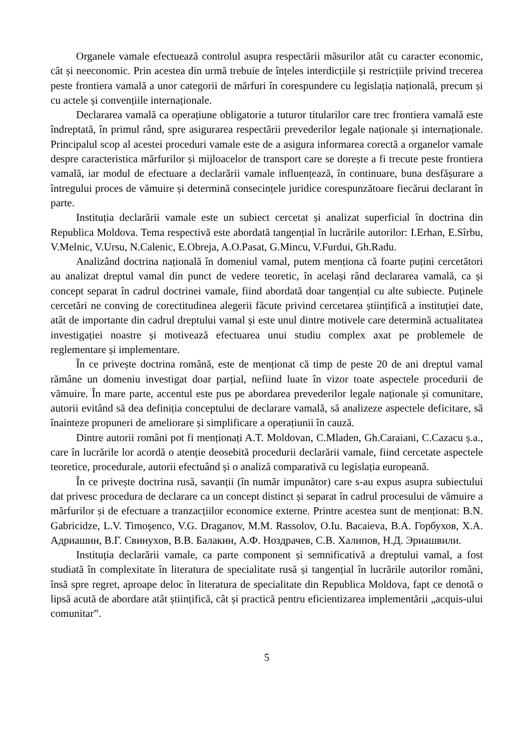Organele vamale efectuează controlul asupra respectării măsurilor atât cu caracter economic, cât și neeconomic. Prin acestea din urmă trebuie de înțeles interdicțiile și restricțiile privind trecerea peste frontiera vamală a unor categorii de mărfuri în corespundere cu legislația națională, precum și cu actele și convențiile internaționale.
Declararea vamală ca operațiune obligatorie a tuturor titularilor care trec frontiera vamală este îndreptată, în primul rând, spre asigurarea respectării prevederilor legale naționale și internaționale. Principalul scop al acestei proceduri vamale este de a asigura informarea corectă a organelor vamale despre caracteristica mărfurilor și mijloacelor de transport care se dorește a fi trecute peste frontiera vamală, iar modul de efectuare a declarării vamale influențează, în continuare, buna desfășurare a întregului proces de vămuire și determină consecințele juridice corespunzătoare fiecărui declarant în parte.
Instituția declarării vamale este un subiect cercetat și analizat superficial în doctrina din Republica Moldova. Tema respectivă este abordată tangențial în lucrările autorilor: I.Erhan, E.Sîrbu, V.Melnic, V.Ursu, N.Calenic, E.Obreja, A.O.Pasat, G.Mincu, V.Furdui, Gh.Radu.
Analizând doctrina națională în domeniul vamal, putem menționa că foarte puțini cercetători au analizat dreptul vamal din punct de vedere teoretic, în același rând declararea vamală, ca și concept separat în cadrul doctrinei vamale, fiind abordată doar tangențial cu alte subiecte. Puținele cercetări ne conving de corectitudinea alegerii făcute privind cercetarea științifică a instituției date, atât de importante din cadrul dreptului vamal și este unul dintre motivele care determină actualitatea investigației noastre și motivează efectuarea unui studiu complex axat pe problemele de reglementare și implementare.
În ce privește doctrina română, este de menționat că timp de peste 20 de ani dreptul vamal rămâne un domeniu investigat doar parțial, nefiind luate în vizor toate aspectele procedurii de vămuire. În mare parte, accentul este pus pe abordarea prevederilor legale naționale și comunitare, autorii evitând să dea definiția conceptului de declarare vamală, să analizeze aspectele deficitare, să înainteze propuneri de ameliorare și simplificare a operațiunii în cauză.
Dintre autorii români pot fi menționați A.T. Moldovan, C.Mladen, Gh.Caraiani, C.Cazacu ș.a., care în lucrările lor acordă o atenție deosebită procedurii declarării vamale, fiind cercetate aspectele teoretice, procedurale, autorii efectuând și o analiză comparativă cu legislația europeană.
În ce privește doctrina rusă, savanții (în număr impunător) care s-au expus asupra subiectului dat privesc procedura de declarare ca un concept distinct și separat în cadrul procesului de vămuire a mărfurilor și de efectuare a tranzacțiilor economice externe. Printre acestea sunt de menționat: B.N. Gabricidze, L.V. Timoşenco, V.G. Draganov, M.M. Rassolov, O.Iu. Bacaieva, В.А. Горбухов, Х.А. Адриашин, В.Г. Свинухов, В.В. Балакин, А.Ф. Ноздрачев, С.В. Халипов, Н.Д. Эриашвили.
Instituția declarării vamale, ca parte component și semnificativă a dreptului vamal, a fost studiată în complexitate în literatura de specialitate rusă și tangențial în lucrările autorilor români, însă spre regret, aproape deloc în literatura de specialitate din Republica Moldova, fapt ce denotă o lipsă acută de abordare atât științifică, cât și practică pentru eficientizarea implementării „acquis-ului comunitar”.
5